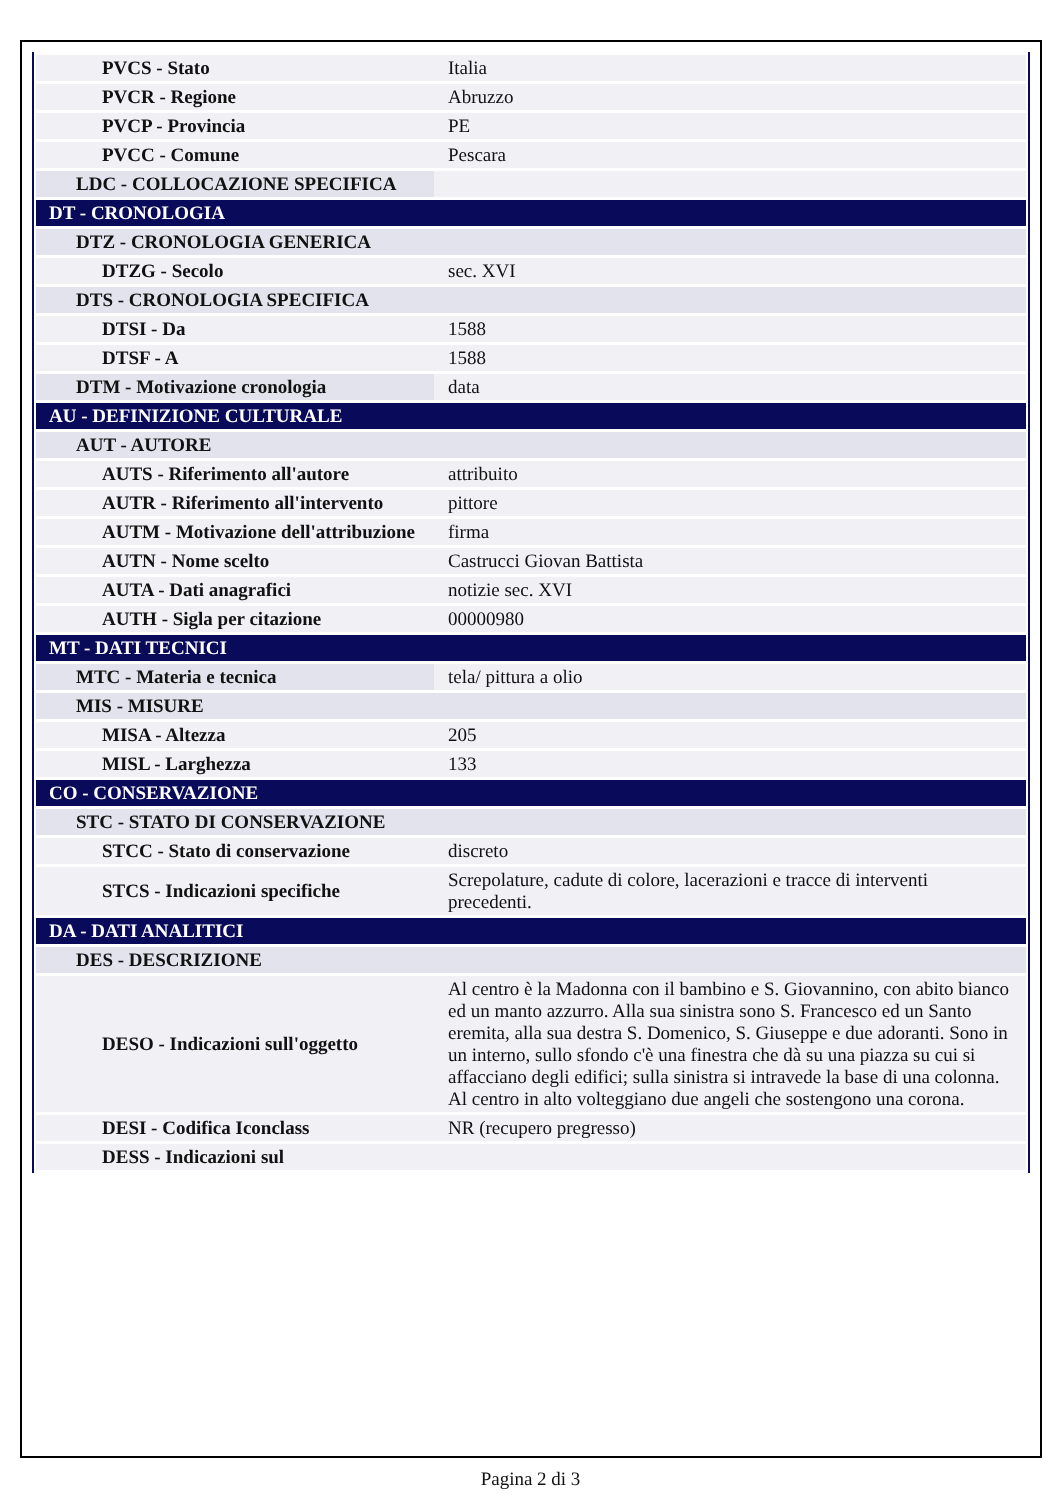| PVCS - Stato | Italia |
| PVCR - Regione | Abruzzo |
| PVCP - Provincia | PE |
| PVCC - Comune | Pescara |
| LDC - COLLOCAZIONE SPECIFICA | |
| DT - CRONOLOGIA | |
| DTZ - CRONOLOGIA GENERICA | |
| DTZG - Secolo | sec. XVI |
| DTS - CRONOLOGIA SPECIFICA | |
| DTSI - Da | 1588 |
| DTSF - A | 1588 |
| DTM - Motivazione cronologia | data |
| AU - DEFINIZIONE CULTURALE | |
| AUT - AUTORE | |
| AUTS - Riferimento all'autore | attribuito |
| AUTR - Riferimento all'intervento | pittore |
| AUTM - Motivazione dell'attribuzione | firma |
| AUTN - Nome scelto | Castrucci Giovan Battista |
| AUTA - Dati anagrafici | notizie sec. XVI |
| AUTH - Sigla per citazione | 00000980 |
| MT - DATI TECNICI | |
| MTC - Materia e tecnica | tela/ pittura a olio |
| MIS - MISURE | |
| MISA - Altezza | 205 |
| MISL - Larghezza | 133 |
| CO - CONSERVAZIONE | |
| STC - STATO DI CONSERVAZIONE | |
| STCC - Stato di conservazione | discreto |
| STCS - Indicazioni specifiche | Screpolature, cadute di colore, lacerazioni e tracce di interventi precedenti. |
| DA - DATI ANALITICI | |
| DES - DESCRIZIONE | |
| DESO - Indicazioni sull'oggetto | Al centro è la Madonna con il bambino e S. Giovannino, con abito bianco ed un manto azzurro. Alla sua sinistra sono S. Francesco ed un Santo eremita, alla sua destra S. Domenico, S. Giuseppe e due adoranti. Sono in un interno, sullo sfondo c'è una finestra che dà su una piazza su cui si affacciano degli edifici; sulla sinistra si intravede la base di una colonna. Al centro in alto volteggiano due angeli che sostengono una corona. |
| DESI - Codifica Iconclass | NR (recupero pregresso) |
| DESS - Indicazioni sul | |
Pagina 2 di 3